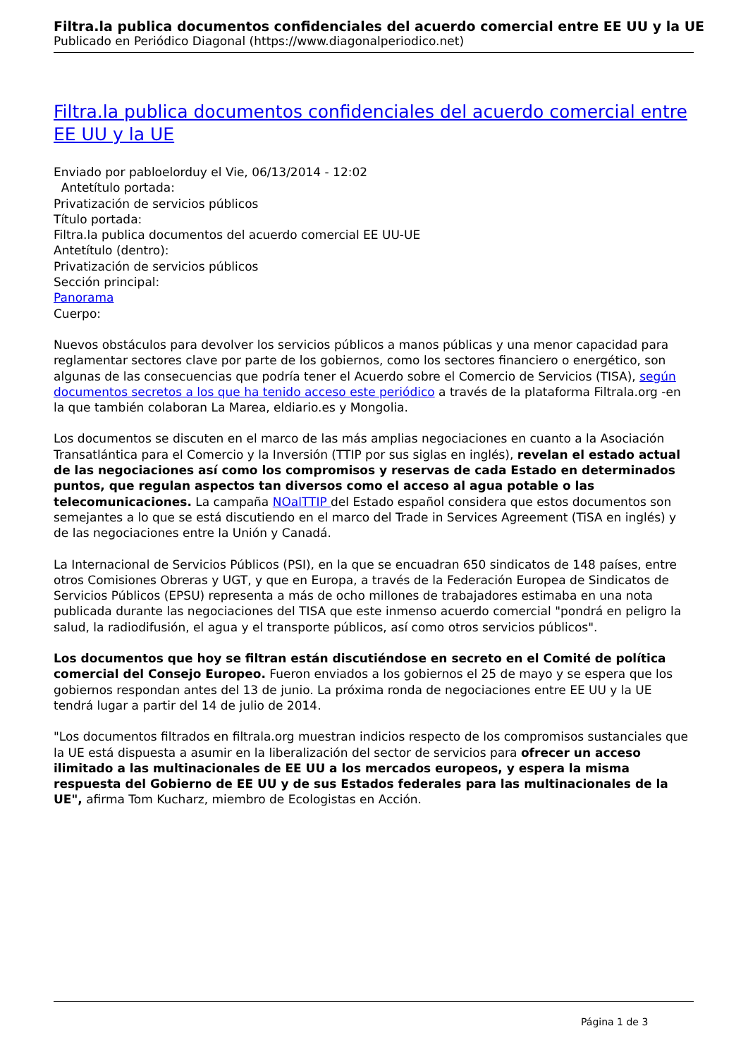Filtra.la publica documentos confidenciales del acuerdo comercial entre EE UU y la UE
Publicado en Periódico Diagonal (https://www.diagonalperiodico.net)
Filtra.la publica documentos confidenciales del acuerdo comercial entre EE UU y la UE
Enviado por pabloelorduy el Vie, 06/13/2014 - 12:02
Antetítulo portada:
Privatización de servicios públicos
Título portada:
Filtra.la publica documentos del acuerdo comercial EE UU-UE
Antetítulo (dentro):
Privatización de servicios públicos
Sección principal:
Panorama
Cuerpo:
Nuevos obstáculos para devolver los servicios públicos a manos públicas y una menor capacidad para reglamentar sectores clave por parte de los gobiernos, como los sectores financiero o energético, son algunas de las consecuencias que podría tener el Acuerdo sobre el Comercio de Servicios (TISA), según documentos secretos a los que ha tenido acceso este periódico a través de la plataforma Filtrala.org -en la que también colaboran La Marea, eldiario.es y Mongolia.
Los documentos se discuten en el marco de las más amplias negociaciones en cuanto a la Asociación Transatlántica para el Comercio y la Inversión (TTIP por sus siglas en inglés), revelan el estado actual de las negociaciones así como los compromisos y reservas de cada Estado en determinados puntos, que regulan aspectos tan diversos como el acceso al agua potable o las telecomunicaciones. La campaña NOalTTIP del Estado español considera que estos documentos son semejantes a lo que se está discutiendo en el marco del Trade in Services Agreement (TiSA en inglés) y de las negociaciones entre la Unión y Canadá.
La Internacional de Servicios Públicos (PSI), en la que se encuadran 650 sindicatos de 148 países, entre otros Comisiones Obreras y UGT, y que en Europa, a través de la Federación Europea de Sindicatos de Servicios Públicos (EPSU) representa a más de ocho millones de trabajadores estimaba en una nota publicada durante las negociaciones del TISA que este inmenso acuerdo comercial "pondrá en peligro la salud, la radiodifusión, el agua y el transporte públicos, así como otros servicios públicos".
Los documentos que hoy se filtran están discutiéndose en secreto en el Comité de política comercial del Consejo Europeo. Fueron enviados a los gobiernos el 25 de mayo y se espera que los gobiernos respondan antes del 13 de junio. La próxima ronda de negociaciones entre EE UU y la UE tendrá lugar a partir del 14 de julio de 2014.
"Los documentos filtrados en filtrala.org muestran indicios respecto de los compromisos sustanciales que la UE está dispuesta a asumir en la liberalización del sector de servicios para ofrecer un acceso ilimitado a las multinacionales de EE UU a los mercados europeos, y espera la misma respuesta del Gobierno de EE UU y de sus Estados federales para las multinacionales de la UE", afirma Tom Kucharz, miembro de Ecologistas en Acción.
Página 1 de 3